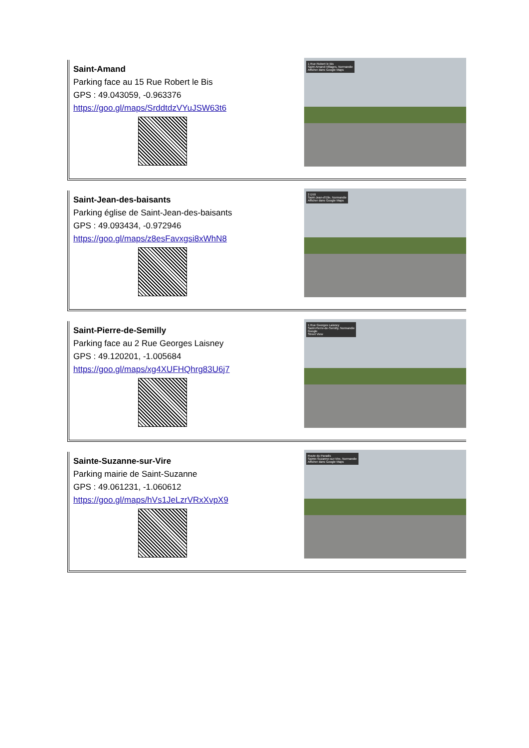Saint-Amand
Parking face au 15 Rue Robert le Bis
GPS : 49.043059, -0.963376
https://goo.gl/maps/SrddtdzVYuJSW63t6
1 Rue Robert le Bis
Saint-Amand-Villages, Normandie
Afficher dans Google Maps
Saint-Jean-des-baisants
Parking église de Saint-Jean-des-baisants
GPS : 49.093434, -0.972946
https://goo.gl/maps/z8esFavxgsi8xWhN8
2 D59
Saint-Jean-d'Elle, Normandie
Afficher dans Google Maps
Saint-Pierre-de-Semilly
Parking face au 2 Rue Georges Laisney
GPS : 49.120201, -1.005684
https://goo.gl/maps/xg4XUFHQhrg83U6j7
1 Rue Georges Laisney
Saint-Pierre-de-Semilly, Normandie
Google
Street View
Sainte-Suzanne-sur-Vire
Parking mairie de Saint-Suzanne
GPS : 49.061231, -1.060612
https://goo.gl/maps/hVs1JeLzrVRxXvpX9
Route du Paradis
Sainte-Suzanne-sur-Vire, Normandie
Afficher dans Google Maps